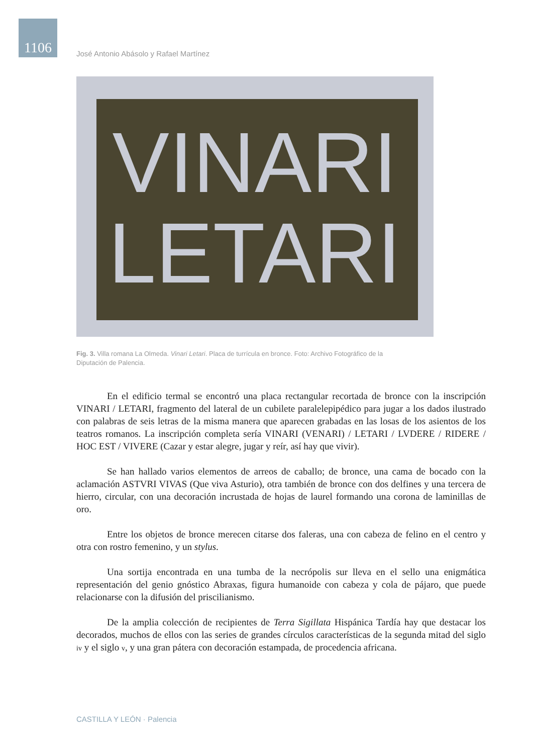1106
José Antonio Abásolo y Rafael Martínez
VINARI
LETARI
Fig. 3. Villa romana La Olmeda. Vinari Letari. Placa de turrícula en bronce. Foto: Archivo Fotográfico de la Diputación de Palencia.
En el edificio termal se encontró una placa rectangular recortada de bronce con la inscripción VINARI / LETARI, fragmento del lateral de un cubilete paralelepipédico para jugar a los dados ilustrado con palabras de seis letras de la misma manera que aparecen grabadas en las losas de los asientos de los teatros romanos. La inscripción completa sería VINARI (VENARI) / LETARI / LVDERE / RIDERE / HOC EST / VIVERE (Cazar y estar alegre, jugar y reír, así hay que vivir).
Se han hallado varios elementos de arreos de caballo; de bronce, una cama de bocado con la aclamación ASTVRI VIVAS (Que viva Asturio), otra también de bronce con dos delfines y una tercera de hierro, circular, con una decoración incrustada de hojas de laurel formando una corona de laminillas de oro.
Entre los objetos de bronce merecen citarse dos faleras, una con cabeza de felino en el centro y otra con rostro femenino, y un stylus.
Una sortija encontrada en una tumba de la necrópolis sur lleva en el sello una enigmática representación del genio gnóstico Abraxas, figura humanoide con cabeza y cola de pájaro, que puede relacionarse con la difusión del priscilianismo.
De la amplia colección de recipientes de Terra Sigillata Hispánica Tardía hay que destacar los decorados, muchos de ellos con las series de grandes círculos características de la segunda mitad del siglo iv y el siglo v, y una gran pátera con decoración estampada, de procedencia africana.
CASTILLA Y LEÓN · Palencia